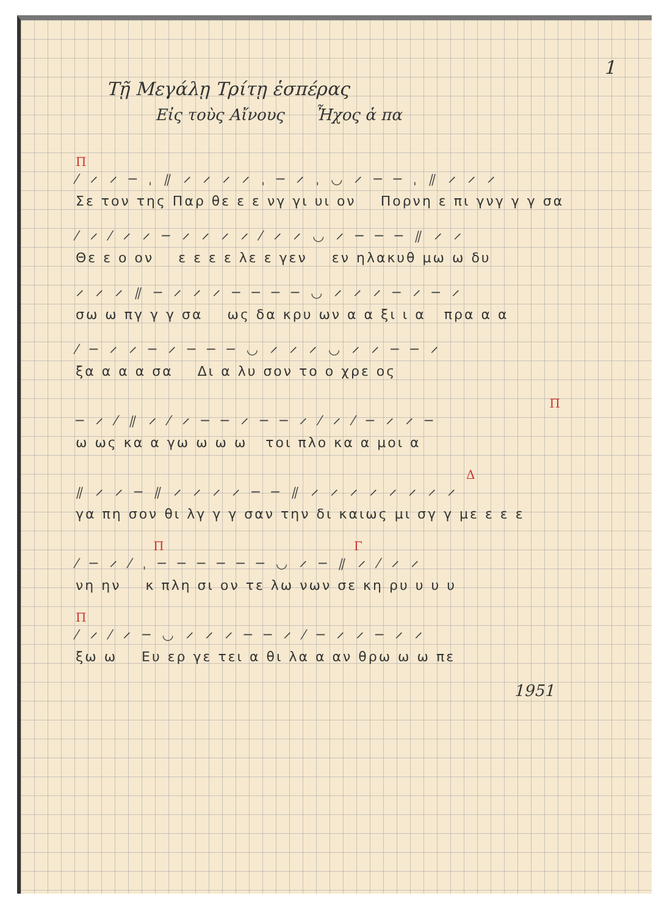1
Τῇ Μεγάλῃ Τρίτῃ ἑσπέρας
Εἰς τοὺς Αἴνους Ἦχος ἁ πα
Π
⁄ ⸝ ⸝ ─ ˌ ⫽ ⸝ ⸝ ⸝ ⸝ ˌ ─ ⸝ ˌ ◡ ⸝ ─ ─ ˌ ⫽ ⸝ ⸝ ⸝
Σε τον της Παρ θε ε ε νγ γι υι ον Πορνη ε πι γνγ γ γ σα
⁄ ⸝ ⁄ ⸝ ⸝ ─ ⸝ ⸝ ⸝ ⸝ ⁄ ⸝ ⸝ ◡ ⸝ ─ ─ ─ ⫽ ⸝ ⸝
Θε ε ο ον ε ε ε ε λε ε γεν εν ηλακυθ μω ω δυ
⸝ ⸝ ⸝ ⫽ ─ ⸝ ⸝ ⸝ ─ ─ ─ ─ ◡ ⸝ ⸝ ⸝ ─ ⸝ ─ ⸝
σω ω πγ γ γ σα ως δα κρυ ων α α ξι ι α πρα α α
⁄ ─ ⸝ ⸝ ─ ⸝ ─ ─ ─ ◡ ⸝ ⸝ ⸝ ◡ ⸝ ⸝ ─ ─ ⸝
ξα α α α σα Δι α λυ σον το ο χρε ος
Π
─ ⸝ ⁄ ⫽ ⸝ ⁄ ⸝ ─ ─ ⸝ ─ ─ ⸝ ⁄ ⸝ ⁄ ─ ⸝ ⸝ ─
ω ως κα α γω ω ω ω τοι πλο κα α μοι α
Δ
⫽ ⸝ ⸝ ─ ⫽ ⸝ ⸝ ⸝ ⸝ ─ ─ ⫽ ⸝ ⸝ ⸝ ⸝ ⸝ ⸝ ⸝ ⸝
γα πη σον θι λγ γ γ σαν την δι καιως μι σγ γ με ε ε ε
Π Γ
⁄ ─ ⸝ ⁄ ˌ ─ ─ ─ ─ ─ ─ ◡ ⸝ ─ ⫽ ⸝ ⁄ ⸝ ⸝
νη ην κ πλη σι ον τε λω νων σε κη ρυ υ υ υ
Π
⁄ ⸝ ⁄ ⸝ ─ ◡ ⸝ ⸝ ⸝ ─ ─ ⸝ ⁄ ─ ⸝ ⸝ ─ ⸝ ⸝
ξω ω Ευ ερ γε τει α θι λα α αν θρω ω ω πε
1951